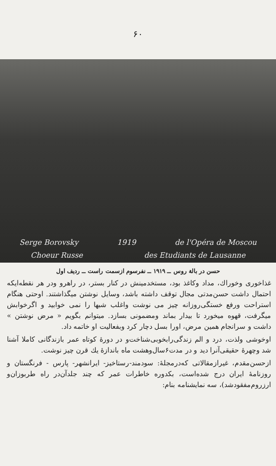۶۰
Serge Borovsky 1919 de l'Opéra de Moscou
Choeur Russe des Etudiants de Lausanne
حسن در بالة روس ــ ۱۹۱۹ ــ نفرسوم ازسمت راست ــ ردیف اول
غذاخوری وخوراك، مداد وكاغذ بود، مستخدمینش در كنار بستر، در راهرو ودر هر نقطه‌ایكه احتمال داشت حسن‌مدتی مجال توقف داشته باشد، وسایل نوشتن میگذاشتند. اوحتی هنگام استراحت ورفع خستگی‌روزانه چیز می نوشت واغلب شبها را نمی خوابید و اگرخوابش میگرفت، قهوه میخورد تا بیدار بماند ومضمونی بسازد. میتوانم بگویم « مرض نوشتن » داشت و سرانجام همین مرض، اورا بسل دچار كرد وبفعالیت او خاتمه داد.
اوخوشی ولذت، درد و الم زندگی‌رابخوبی‌شناخت‌و در دورهٔ كوتاه عمر بازندگانی كاملا آشنا شد وچهرهٔ حقیقی‌آنرا دید و در مدت۶سال‌وهشت ماه باندازهٔ یك قرن چیز نوشت.
ازحسن‌مقدم، غیرازمقالاتی كه‌درمجلهٔ: سودمند-رستاخیز- ایرانشهر- پارس - فرنگستان و روزنامهٔ ایران درج شده‌است، بكدوره خاطرات عمر كه چند جلدآن‌در راه طربوزان‌و ارزروم‌مفقودشد)، سه نمایشنامه بنام: